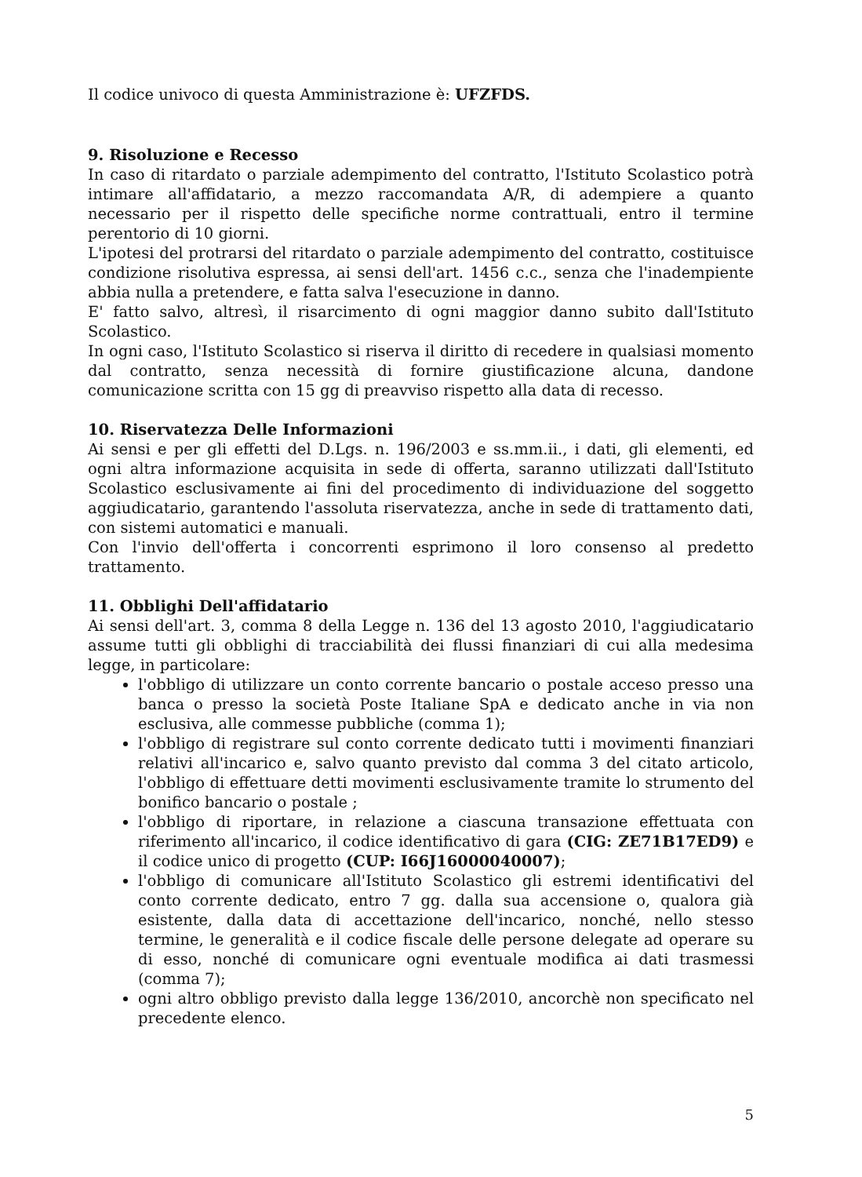Il codice univoco di questa Amministrazione è: UFZFDS.
9. Risoluzione e Recesso
In caso di ritardato o parziale adempimento del contratto, l'Istituto Scolastico potrà intimare all'affidatario, a mezzo raccomandata A/R, di adempiere a quanto necessario per il rispetto delle specifiche norme contrattuali, entro il termine perentorio di 10 giorni.
L'ipotesi del protrarsi del ritardato o parziale adempimento del contratto, costituisce condizione risolutiva espressa, ai sensi dell'art. 1456 c.c., senza che l'inadempiente abbia nulla a pretendere, e fatta salva l'esecuzione in danno.
E' fatto salvo, altresì, il risarcimento di ogni maggior danno subito dall'Istituto Scolastico.
In ogni caso, l'Istituto Scolastico si riserva il diritto di recedere in qualsiasi momento dal contratto, senza necessità di fornire giustificazione alcuna, dandone comunicazione scritta con 15 gg di preavviso rispetto alla data di recesso.
10. Riservatezza Delle Informazioni
Ai sensi e per gli effetti del D.Lgs. n. 196/2003 e ss.mm.ii., i dati, gli elementi, ed ogni altra informazione acquisita in sede di offerta, saranno utilizzati dall'Istituto Scolastico esclusivamente ai fini del procedimento di individuazione del soggetto aggiudicatario, garantendo l'assoluta riservatezza, anche in sede di trattamento dati, con sistemi automatici e manuali.
Con l'invio dell'offerta i concorrenti esprimono il loro consenso al predetto trattamento.
11. Obblighi Dell'affidatario
Ai sensi dell'art. 3, comma 8 della Legge n. 136 del 13 agosto 2010, l'aggiudicatario assume tutti gli obblighi di tracciabilità dei flussi finanziari di cui alla medesima legge, in particolare:
l'obbligo di utilizzare un conto corrente bancario o postale acceso presso una banca o presso la società Poste Italiane SpA e dedicato anche in via non esclusiva, alle commesse pubbliche (comma 1);
l'obbligo di registrare sul conto corrente dedicato tutti i movimenti finanziari relativi all'incarico e, salvo quanto previsto dal comma 3 del citato articolo, l'obbligo di effettuare detti movimenti esclusivamente tramite lo strumento del bonifico bancario o postale ;
l'obbligo di riportare, in relazione a ciascuna transazione effettuata con riferimento all'incarico, il codice identificativo di gara (CIG: ZE71B17ED9) e il codice unico di progetto (CUP: I66J16000040007);
l'obbligo di comunicare all'Istituto Scolastico gli estremi identificativi del conto corrente dedicato, entro 7 gg. dalla sua accensione o, qualora già esistente, dalla data di accettazione dell'incarico, nonché, nello stesso termine, le generalità e il codice fiscale delle persone delegate ad operare su di esso, nonché di comunicare ogni eventuale modifica ai dati trasmessi (comma 7);
ogni altro obbligo previsto dalla legge 136/2010, ancorchè non specificato nel precedente elenco.
5